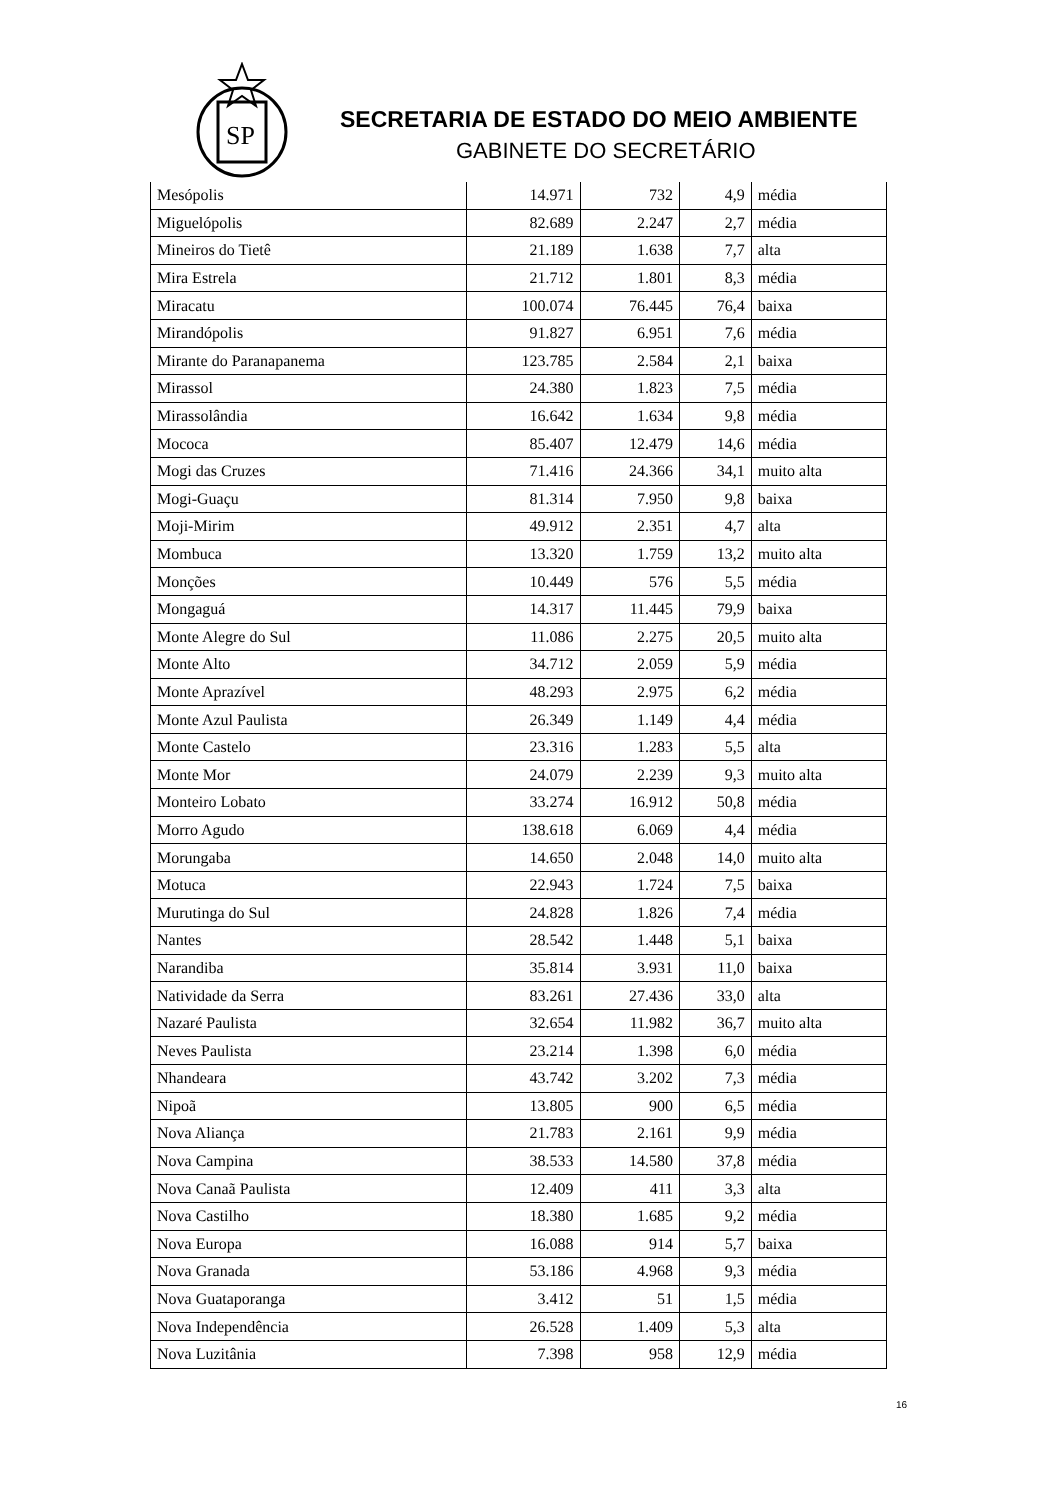SP
SECRETARIA DE ESTADO DO MEIO AMBIENTE
GABINETE DO SECRETÁRIO
| Mesópolis | 14.971 | 732 | 4,9 | média |
| Miguelópolis | 82.689 | 2.247 | 2,7 | média |
| Mineiros do Tietê | 21.189 | 1.638 | 7,7 | alta |
| Mira Estrela | 21.712 | 1.801 | 8,3 | média |
| Miracatu | 100.074 | 76.445 | 76,4 | baixa |
| Mirandópolis | 91.827 | 6.951 | 7,6 | média |
| Mirante do Paranapanema | 123.785 | 2.584 | 2,1 | baixa |
| Mirassol | 24.380 | 1.823 | 7,5 | média |
| Mirassolândia | 16.642 | 1.634 | 9,8 | média |
| Mococa | 85.407 | 12.479 | 14,6 | média |
| Mogi das Cruzes | 71.416 | 24.366 | 34,1 | muito alta |
| Mogi-Guaçu | 81.314 | 7.950 | 9,8 | baixa |
| Moji-Mirim | 49.912 | 2.351 | 4,7 | alta |
| Mombuca | 13.320 | 1.759 | 13,2 | muito alta |
| Monções | 10.449 | 576 | 5,5 | média |
| Mongaguá | 14.317 | 11.445 | 79,9 | baixa |
| Monte Alegre do Sul | 11.086 | 2.275 | 20,5 | muito alta |
| Monte Alto | 34.712 | 2.059 | 5,9 | média |
| Monte Aprazível | 48.293 | 2.975 | 6,2 | média |
| Monte Azul Paulista | 26.349 | 1.149 | 4,4 | média |
| Monte Castelo | 23.316 | 1.283 | 5,5 | alta |
| Monte Mor | 24.079 | 2.239 | 9,3 | muito alta |
| Monteiro Lobato | 33.274 | 16.912 | 50,8 | média |
| Morro Agudo | 138.618 | 6.069 | 4,4 | média |
| Morungaba | 14.650 | 2.048 | 14,0 | muito alta |
| Motuca | 22.943 | 1.724 | 7,5 | baixa |
| Murutinga do Sul | 24.828 | 1.826 | 7,4 | média |
| Nantes | 28.542 | 1.448 | 5,1 | baixa |
| Narandiba | 35.814 | 3.931 | 11,0 | baixa |
| Natividade da Serra | 83.261 | 27.436 | 33,0 | alta |
| Nazaré Paulista | 32.654 | 11.982 | 36,7 | muito alta |
| Neves Paulista | 23.214 | 1.398 | 6,0 | média |
| Nhandeara | 43.742 | 3.202 | 7,3 | média |
| Nipoã | 13.805 | 900 | 6,5 | média |
| Nova Aliança | 21.783 | 2.161 | 9,9 | média |
| Nova Campina | 38.533 | 14.580 | 37,8 | média |
| Nova Canaã Paulista | 12.409 | 411 | 3,3 | alta |
| Nova Castilho | 18.380 | 1.685 | 9,2 | média |
| Nova Europa | 16.088 | 914 | 5,7 | baixa |
| Nova Granada | 53.186 | 4.968 | 9,3 | média |
| Nova Guataporanga | 3.412 | 51 | 1,5 | média |
| Nova Independência | 26.528 | 1.409 | 5,3 | alta |
| Nova Luzitânia | 7.398 | 958 | 12,9 | média |
16